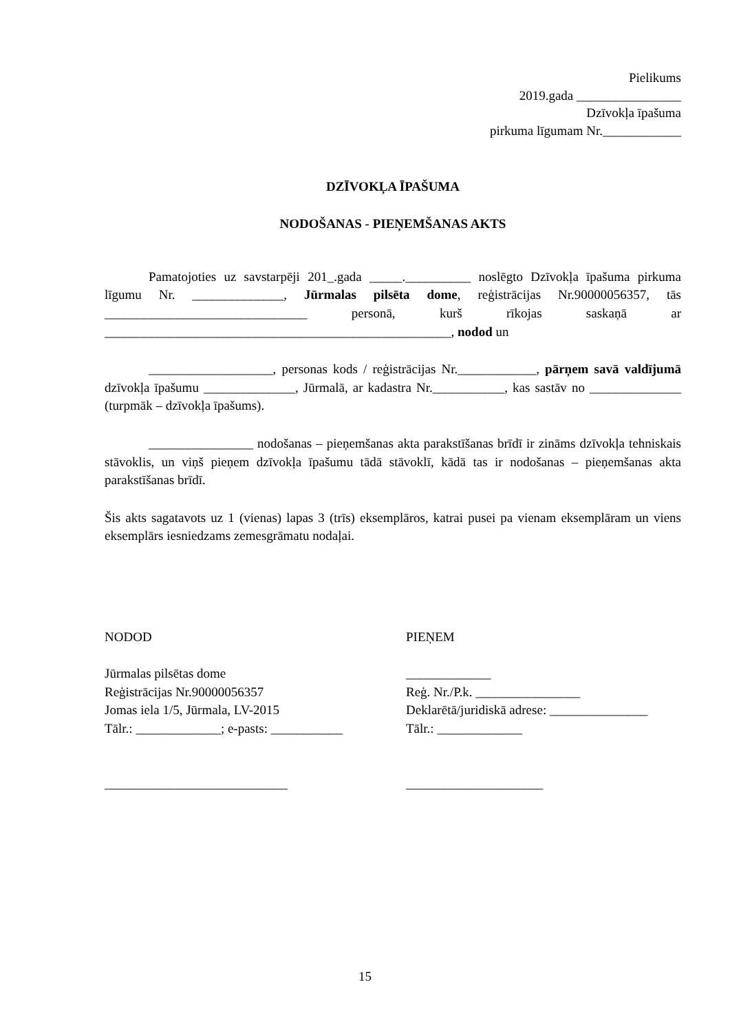Pielikums
2019.gada ________________
Dzīvokļa īpašuma
pirkuma līgumam Nr.____________
DZĪVOKĻA ĪPAŠUMA
NODOŠANAS - PIEŅEMŠANAS AKTS
Pamatojoties uz savstarpēji 201_.gada _____.__________ noslēgto Dzīvokļa īpašuma pirkuma līgumu Nr. ______________, Jūrmalas pilsēta dome, reģistrācijas Nr.90000056357, tās _______________________________ personā, kurš rīkojas saskaņā ar _____________________________________________________, nodod un
___________________, personas kods / reģistrācijas Nr.____________, pārņem savā valdījumā dzīvokļa īpašumu ______________, Jūrmalā, ar kadastra Nr.___________, kas sastāv no ______________ (turpmāk – dzīvokļa īpašums).
________________ nodošanas – pieņemšanas akta parakstīšanas brīdī ir zināms dzīvokļa tehniskais stāvoklis, un viņš pieņem dzīvokļa īpašumu tādā stāvoklī, kādā tas ir nodošanas – pieņemšanas akta parakstīšanas brīdī.
Šis akts sagatavots uz 1 (vienas) lapas 3 (trīs) eksemplāros, katrai pusei pa vienam eksemplāram un viens eksemplārs iesniedzams zemesgrāmatu nodaļai.
NODOD
Jūrmalas pilsētas dome
Reģistrācijas Nr.90000056357
Jomas iela 1/5, Jūrmala, LV-2015
Tālr.: _____________; e-pasts: ___________
____________________________
PIEŅEM
_____________
Reģ. Nr./P.k. ________________
Deklarētā/juridiskā adrese: _______________
Tālr.: _____________
_____________________
15